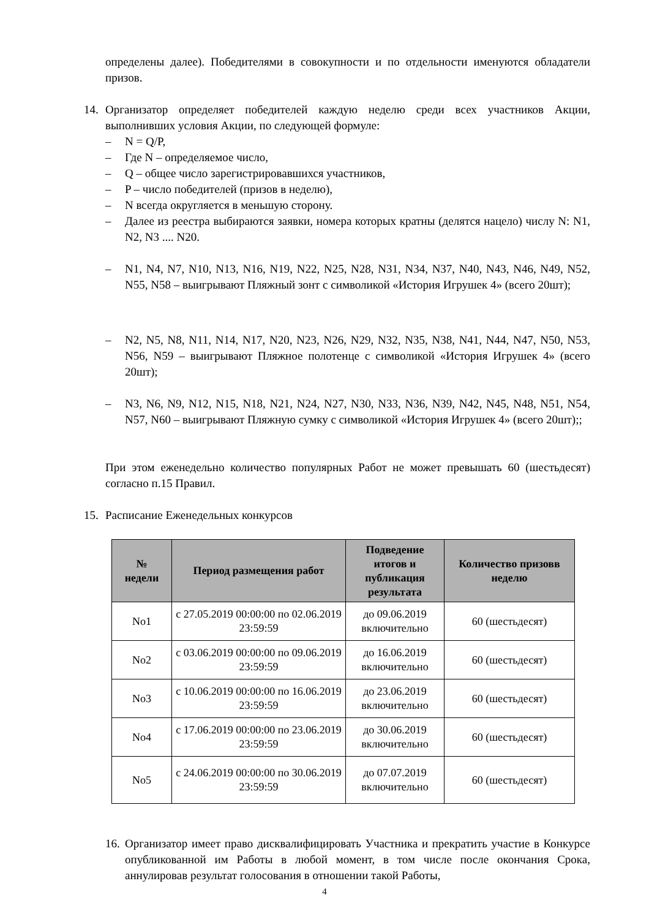определены далее). Победителями в совокупности и по отдельности именуются обладатели призов.
14. Организатор определяет победителей каждую неделю среди всех участников Акции, выполнивших условия Акции, по следующей формуле:
– N = Q/P,
– Где N – определяемое число,
– Q – общее число зарегистрировавшихся участников,
– P – число победителей (призов в неделю),
– N всегда округляется в меньшую сторону.
– Далее из реестра выбираются заявки, номера которых кратны (делятся нацело) числу N: N1, N2, N3 .... N20.
– N1, N4, N7, N10, N13, N16, N19, N22, N25, N28, N31, N34, N37, N40, N43, N46, N49, N52, N55, N58 – выигрывают Пляжный зонт с символикой «История Игрушек 4» (всего 20шт);
– N2, N5, N8, N11, N14, N17, N20, N23, N26, N29, N32, N35, N38, N41, N44, N47, N50, N53, N56, N59 – выигрывают Пляжное полотенце с символикой «История Игрушек 4» (всего 20шт);
– N3, N6, N9, N12, N15, N18, N21, N24, N27, N30, N33, N36, N39, N42, N45, N48, N51, N54, N57, N60 – выигрывают Пляжную сумку с символикой «История Игрушек 4» (всего 20шт);;
При этом еженедельно количество популярных Работ не может превышать 60 (шестьдесят) согласно п.15 Правил.
15. Расписание Еженедельных конкурсов
| № недели | Период размещения работ | Подведение итогов и публикация результата | Количество призовв неделю |
| --- | --- | --- | --- |
| No1 | с 27.05.2019 00:00:00 по 02.06.2019 23:59:59 | до 09.06.2019 включительно | 60 (шестьдесят) |
| No2 | с 03.06.2019 00:00:00 по 09.06.2019 23:59:59 | до 16.06.2019 включительно | 60 (шестьдесят) |
| No3 | с 10.06.2019 00:00:00 по 16.06.2019 23:59:59 | до 23.06.2019 включительно | 60 (шестьдесят) |
| No4 | с 17.06.2019 00:00:00 по 23.06.2019 23:59:59 | до 30.06.2019 включительно | 60 (шестьдесят) |
| No5 | с 24.06.2019 00:00:00 по 30.06.2019 23:59:59 | до 07.07.2019 включительно | 60 (шестьдесят) |
16.
Организатор имеет право дисквалифицировать Участника и прекратить участие в Конкурсе опубликованной им Работы в любой момент, в том числе после окончания Срока, аннулировав результат голосования в отношении такой Работы,
4